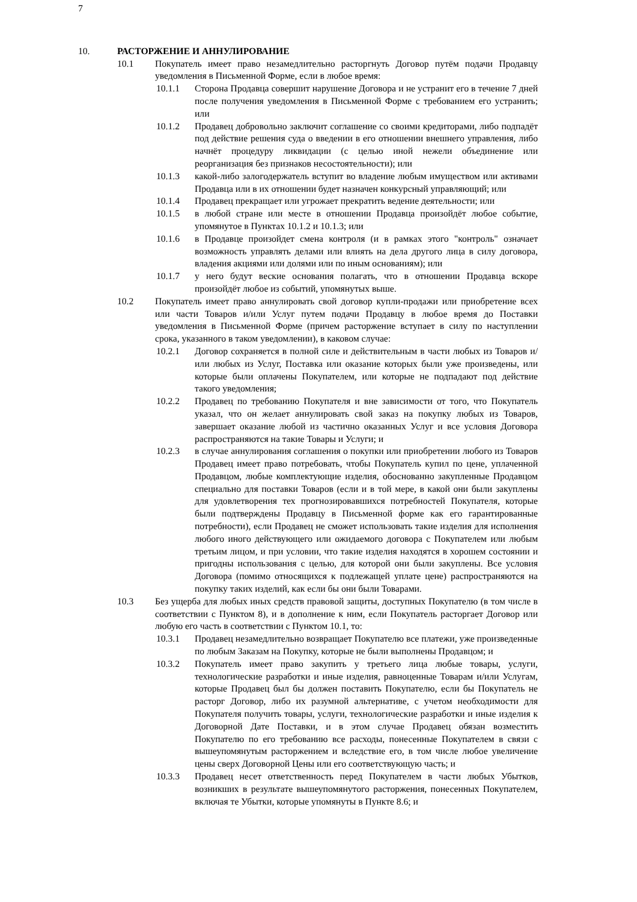7
10. РАСТОРЖЕНИЕ И АННУЛИРОВАНИЕ
10.1 Покупатель имеет право незамедлительно расторгнуть Договор путём подачи Продавцу уведомления в Письменной Форме, если в любое время:
10.1.1 Сторона Продавца совершит нарушение Договора и не устранит его в течение 7 дней после получения уведомления в Письменной Форме с требованием его устранить; или
10.1.2 Продавец добровольно заключит соглашение со своими кредиторами, либо подпадёт под действие решения суда о введении в его отношении внешнего управления, либо начнёт процедуру ликвидации (с целью иной нежели объединение или реорганизация без признаков несостоятельности); или
10.1.3 какой-либо залогодержатель вступит во владение любым имуществом или активами Продавца или в их отношении будет назначен конкурсный управляющий; или
10.1.4 Продавец прекращает или угрожает прекратить ведение деятельности; или
10.1.5 в любой стране или месте в отношении Продавца произойдёт любое событие, упомянутое в Пунктах 10.1.2 и 10.1.3; или
10.1.6 в Продавце произойдет смена контроля (и в рамках этого "контроль" означает возможность управлять делами или влиять на дела другого лица в силу договора, владения акциями или долями или по иным основаниям); или
10.1.7 у него будут веские основания полагать, что в отношении Продавца вскоре произойдёт любое из событий, упомянутых выше.
10.2 Покупатель имеет право аннулировать свой договор купли-продажи или приобретение всех или части Товаров и/или Услуг путем подачи Продавцу в любое время до Поставки уведомления в Письменной Форме (причем расторжение вступает в силу по наступлении срока, указанного в таком уведомлении), в каковом случае:
10.2.1 Договор сохраняется в полной силе и действительным в части любых из Товаров и/или любых из Услуг, Поставка или оказание которых были уже произведены, или которые были оплачены Покупателем, или которые не подпадают под действие такого уведомления;
10.2.2 Продавец по требованию Покупателя и вне зависимости от того, что Покупатель указал, что он желает аннулировать свой заказ на покупку любых из Товаров, завершает оказание любой из частично оказанных Услуг и все условия Договора распространяются на такие Товары и Услуги; и
10.2.3 в случае аннулирования соглашения о покупки или приобретении любого из Товаров Продавец имеет право потребовать, чтобы Покупатель купил по цене, уплаченной Продавцом, любые комплектующие изделия, обоснованно закупленные Продавцом специально для поставки Товаров (если и в той мере, в какой они были закуплены для удовлетворения тех прогнозировавшихся потребностей Покупателя, которые были подтверждены Продавцу в Письменной форме как его гарантированные потребности), если Продавец не сможет использовать такие изделия для исполнения любого иного действующего или ожидаемого договора с Покупателем или любым третьим лицом, и при условии, что такие изделия находятся в хорошем состоянии и пригодны использования с целью, для которой они были закуплены. Все условия Договора (помимо относящихся к подлежащей уплате цене) распространяются на покупку таких изделий, как если бы они были Товарами.
10.3 Без ущерба для любых иных средств правовой защиты, доступных Покупателю (в том числе в соответствии с Пунктом 8), и в дополнение к ним, если Покупатель расторгает Договор или любую его часть в соответствии с Пунктом 10.1, то:
10.3.1 Продавец незамедлительно возвращает Покупателю все платежи, уже произведенные по любым Заказам на Покупку, которые не были выполнены Продавцом; и
10.3.2 Покупатель имеет право закупить у третьего лица любые товары, услуги, технологические разработки и иные изделия, равноценные Товарам и/или Услугам, которые Продавец был бы должен поставить Покупателю, если бы Покупатель не расторг Договор, либо их разумной альтернативе, с учетом необходимости для Покупателя получить товары, услуги, технологические разработки и иные изделия к Договорной Дате Поставки, и в этом случае Продавец обязан возместить Покупателю по его требованию все расходы, понесенные Покупателем в связи с вышеупомянутым расторжением и вследствие его, в том числе любое увеличение цены сверх Договорной Цены или его соответствующую часть; и
10.3.3 Продавец несет ответственность перед Покупателем в части любых Убытков, возникших в результате вышеупомянутого расторжения, понесенных Покупателем, включая те Убытки, которые упомянуты в Пункте 8.6; и